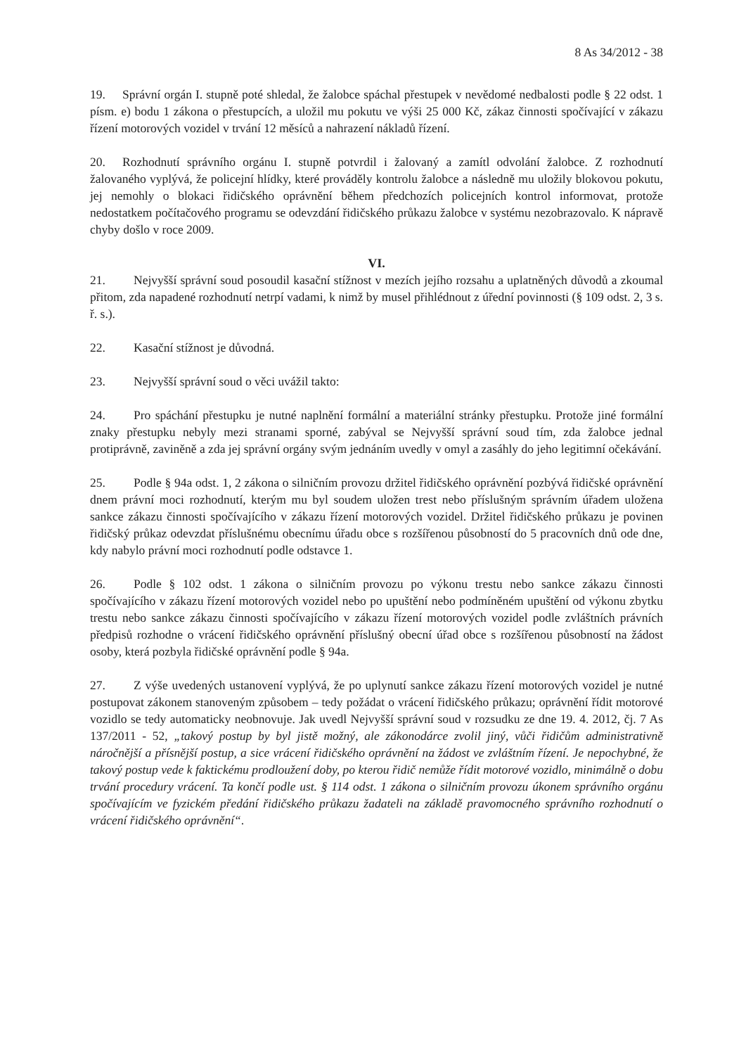8 As 34/2012 - 38
19. Správní orgán I. stupně poté shledal, že žalobce spáchal přestupek v nevědomé nedbalosti podle § 22 odst. 1 písm. e) bodu 1 zákona o přestupcích, a uložil mu pokutu ve výši 25 000 Kč, zákaz činnosti spočívající v zákazu řízení motorových vozidel v trvání 12 měsíců a nahrazení nákladů řízení.
20. Rozhodnutí správního orgánu I. stupně potvrdil i žalovaný a zamítl odvolání žalobce. Z rozhodnutí žalovaného vyplývá, že policejní hlídky, které prováděly kontrolu žalobce a následně mu uložily blokovou pokutu, jej nemohly o blokaci řidičského oprávnění během předchozích policejních kontrol informovat, protože nedostatkem počítačového programu se odevzdání řidičského průkazu žalobce v systému nezobrazovalo. K nápravě chyby došlo v roce 2009.
VI.
21. Nejvyšší správní soud posoudil kasační stížnost v mezích jejího rozsahu a uplatněných důvodů a zkoumal přitom, zda napadené rozhodnutí netrpí vadami, k nimž by musel přihlédnout z úřední povinnosti (§ 109 odst. 2, 3 s. ř. s.).
22. Kasační stížnost je důvodná.
23. Nejvyšší správní soud o věci uvážil takto:
24. Pro spáchání přestupku je nutné naplnění formální a materiální stránky přestupku. Protože jiné formální znaky přestupku nebyly mezi stranami sporné, zabýval se Nejvyšší správní soud tím, zda žalobce jednal protiprávně, zaviněně a zda jej správní orgány svým jednáním uvedly v omyl a zasáhly do jeho legitimní očekávání.
25. Podle § 94a odst. 1, 2 zákona o silničním provozu držitel řidičského oprávnění pozbývá řidičské oprávnění dnem právní moci rozhodnutí, kterým mu byl soudem uložen trest nebo příslušným správním úřadem uložena sankce zákazu činnosti spočívajícího v zákazu řízení motorových vozidel. Držitel řidičského průkazu je povinen řidičský průkaz odevzdat příslušnému obecnímu úřadu obce s rozšířenou působností do 5 pracovních dnů ode dne, kdy nabylo právní moci rozhodnutí podle odstavce 1.
26. Podle § 102 odst. 1 zákona o silničním provozu po výkonu trestu nebo sankce zákazu činnosti spočívajícího v zákazu řízení motorových vozidel nebo po upuštění nebo podmíněném upuštění od výkonu zbytku trestu nebo sankce zákazu činnosti spočívajícího v zákazu řízení motorových vozidel podle zvláštních právních předpisů rozhodne o vrácení řidičského oprávnění příslušný obecní úřad obce s rozšířenou působností na žádost osoby, která pozbyla řidičské oprávnění podle § 94a.
27. Z výše uvedených ustanovení vyplývá, že po uplynutí sankce zákazu řízení motorových vozidel je nutné postupovat zákonem stanoveným způsobem – tedy požádat o vrácení řidičského průkazu; oprávnění řídit motorové vozidlo se tedy automaticky neobnovuje. Jak uvedl Nejvyšší správní soud v rozsudku ze dne 19. 4. 2012, čj. 7 As 137/2011 - 52, „takový postup by byl jistě možný, ale zákonodárce zvolil jiný, vůči řidičům administrativně náročnější a přísnější postup, a sice vrácení řidičského oprávnění na žádost ve zvláštním řízení. Je nepochybné, že takový postup vede k faktickému prodloužení doby, po kterou řidič nemůže řídit motorové vozidlo, minimálně o dobu trvání procedury vrácení. Ta končí podle ust. § 114 odst. 1 zákona o silničním provozu úkonem správního orgánu spočívajícím ve fyzickém předání řidičského průkazu žadateli na základě pravomocného správního rozhodnutí o vrácení řidičského oprávnění“.